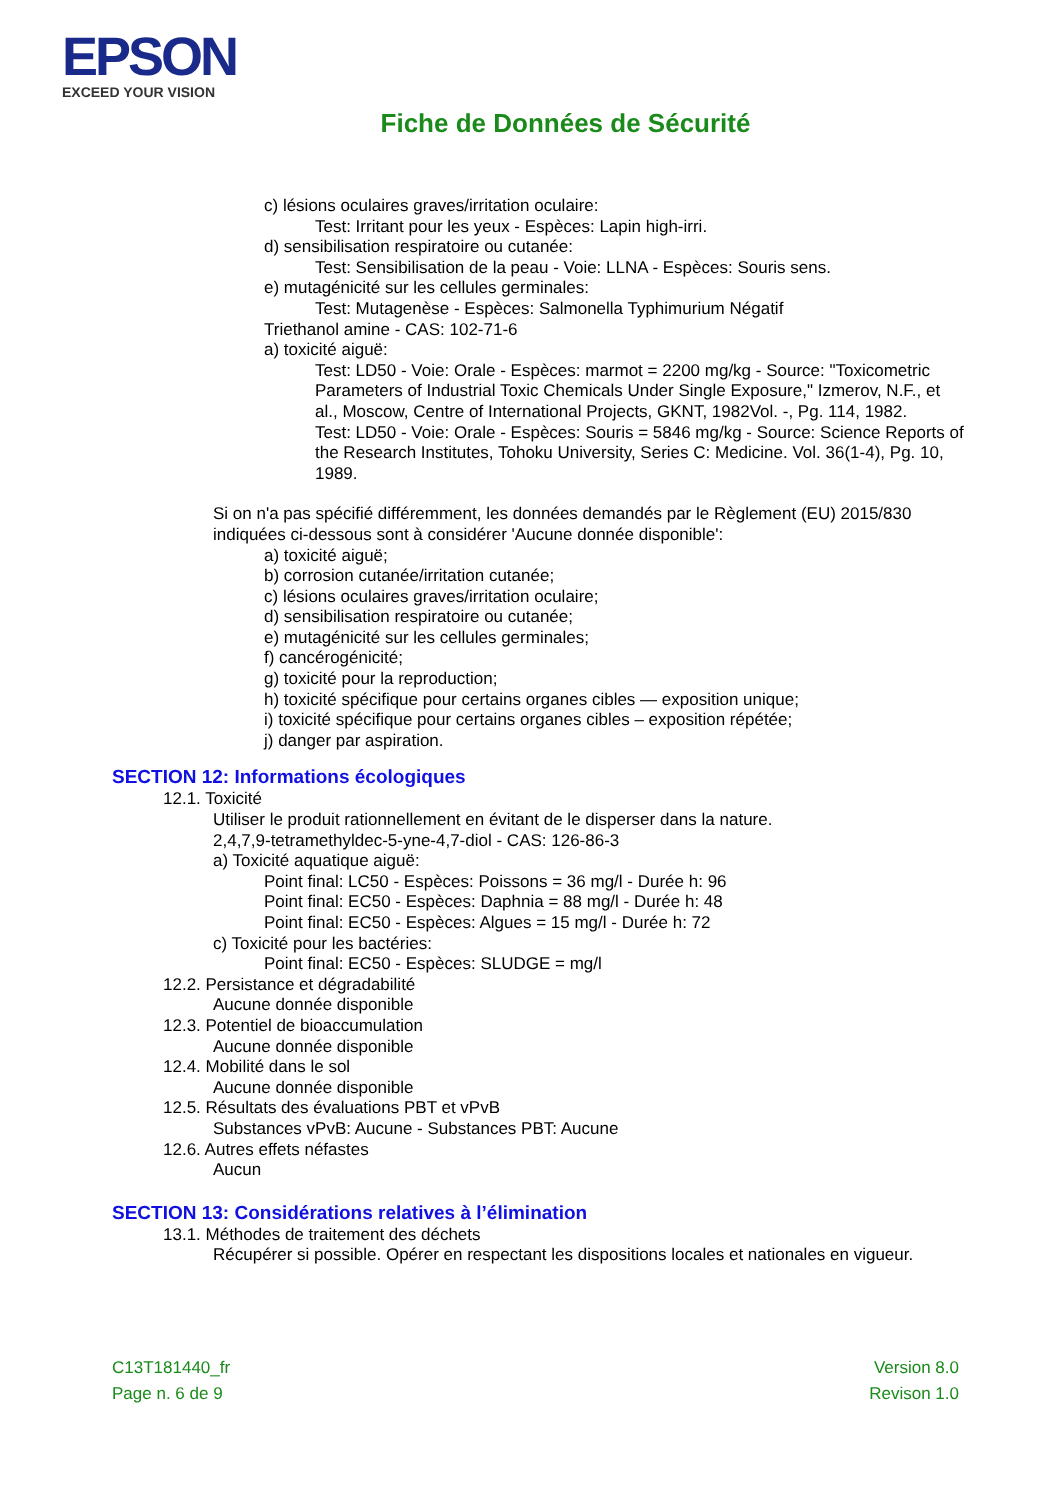EPSON
EXCEED YOUR VISION
Fiche de Données de Sécurité
c) lésions oculaires graves/irritation oculaire:
Test: Irritant pour les yeux - Espèces: Lapin high-irri.
d) sensibilisation respiratoire ou cutanée:
Test: Sensibilisation de la peau - Voie: LLNA - Espèces: Souris sens.
e) mutagénicité sur les cellules germinales:
Test: Mutagenèse - Espèces: Salmonella Typhimurium Négatif
Triethanol amine - CAS: 102-71-6
a) toxicité aiguë:
Test: LD50 - Voie: Orale - Espèces: marmot = 2200 mg/kg - Source: "Toxicometric Parameters of Industrial Toxic Chemicals Under Single Exposure," Izmerov, N.F., et al., Moscow, Centre of International Projects, GKNT, 1982Vol. -, Pg. 114, 1982.
Test: LD50 - Voie: Orale - Espèces: Souris = 5846 mg/kg - Source: Science Reports of the Research Institutes, Tohoku University, Series C: Medicine. Vol. 36(1-4), Pg. 10, 1989.
Si on n'a pas spécifié différemment, les données demandés par le Règlement (EU) 2015/830 indiquées ci-dessous sont à considérer 'Aucune donnée disponible':
a) toxicité aiguë;
b) corrosion cutanée/irritation cutanée;
c) lésions oculaires graves/irritation oculaire;
d) sensibilisation respiratoire ou cutanée;
e) mutagénicité sur les cellules germinales;
f) cancérogénicité;
g) toxicité pour la reproduction;
h) toxicité spécifique pour certains organes cibles — exposition unique;
i) toxicité spécifique pour certains organes cibles – exposition répétée;
j) danger par aspiration.
SECTION 12: Informations écologiques
12.1. Toxicité
Utiliser le produit rationnellement en évitant de le disperser dans la nature.
2,4,7,9-tetramethyldec-5-yne-4,7-diol - CAS: 126-86-3
a) Toxicité aquatique aiguë:
Point final: LC50 - Espèces: Poissons = 36 mg/l - Durée h: 96
Point final: EC50 - Espèces: Daphnia = 88 mg/l - Durée h: 48
Point final: EC50 - Espèces: Algues = 15 mg/l - Durée h: 72
c) Toxicité pour les bactéries:
Point final: EC50 - Espèces: SLUDGE = mg/l
12.2. Persistance et dégradabilité
Aucune donnée disponible
12.3. Potentiel de bioaccumulation
Aucune donnée disponible
12.4. Mobilité dans le sol
Aucune donnée disponible
12.5. Résultats des évaluations PBT et vPvB
Substances vPvB: Aucune - Substances PBT: Aucune
12.6. Autres effets néfastes
Aucun
SECTION 13: Considérations relatives à l’élimination
13.1. Méthodes de traitement des déchets
Récupérer si possible. Opérer en respectant les dispositions locales et nationales en vigueur.
C13T181440_fr
Page n. 6 de 9
Version 8.0
Revison 1.0